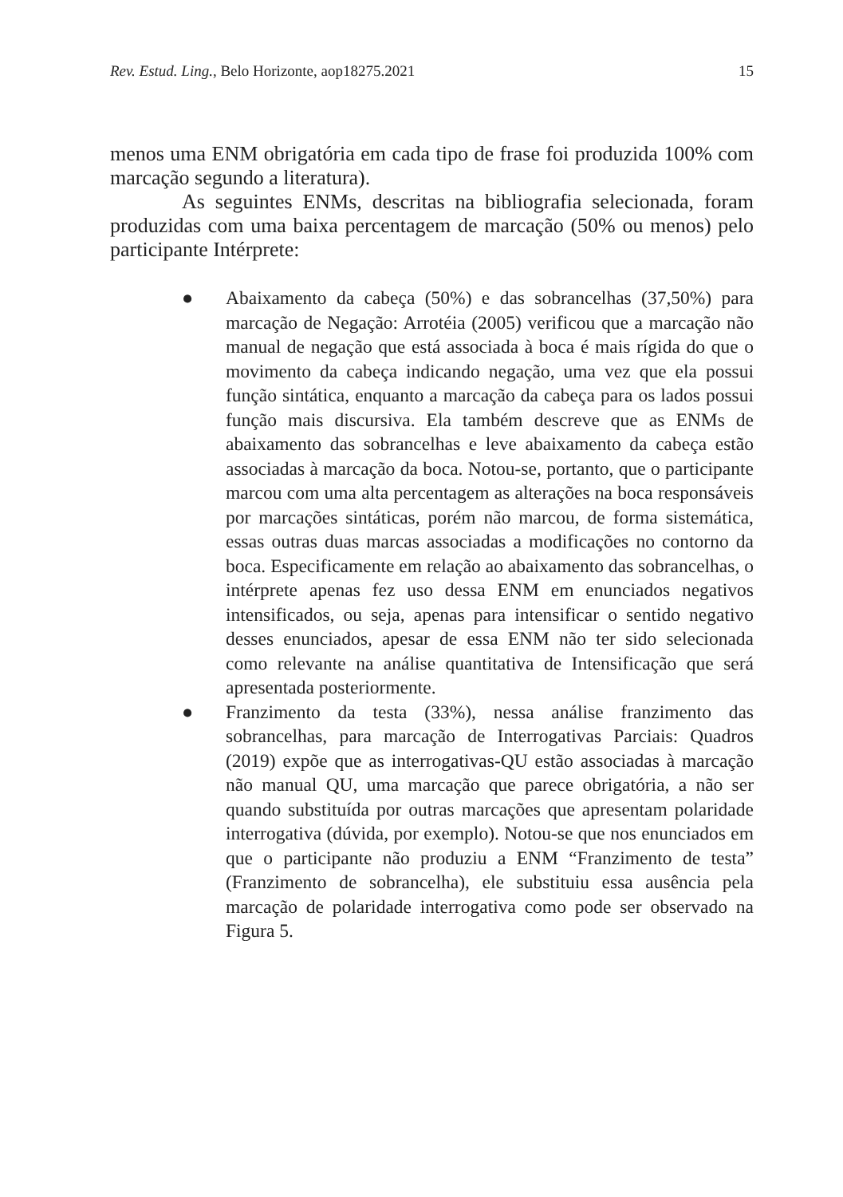Rev. Estud. Ling., Belo Horizonte, aop18275.2021 15
menos uma ENM obrigatória em cada tipo de frase foi produzida 100% com marcação segundo a literatura).
As seguintes ENMs, descritas na bibliografia selecionada, foram produzidas com uma baixa percentagem de marcação (50% ou menos) pelo participante Intérprete:
● Abaixamento da cabeça (50%) e das sobrancelhas (37,50%) para marcação de Negação: Arrotéia (2005) verificou que a marcação não manual de negação que está associada à boca é mais rígida do que o movimento da cabeça indicando negação, uma vez que ela possui função sintática, enquanto a marcação da cabeça para os lados possui função mais discursiva. Ela também descreve que as ENMs de abaixamento das sobrancelhas e leve abaixamento da cabeça estão associadas à marcação da boca. Notou-se, portanto, que o participante marcou com uma alta percentagem as alterações na boca responsáveis por marcações sintáticas, porém não marcou, de forma sistemática, essas outras duas marcas associadas a modificações no contorno da boca. Especificamente em relação ao abaixamento das sobrancelhas, o intérprete apenas fez uso dessa ENM em enunciados negativos intensificados, ou seja, apenas para intensificar o sentido negativo desses enunciados, apesar de essa ENM não ter sido selecionada como relevante na análise quantitativa de Intensificação que será apresentada posteriormente.
● Franzimento da testa (33%), nessa análise franzimento das sobrancelhas, para marcação de Interrogativas Parciais: Quadros (2019) expõe que as interrogativas-QU estão associadas à marcação não manual QU, uma marcação que parece obrigatória, a não ser quando substituída por outras marcações que apresentam polaridade interrogativa (dúvida, por exemplo). Notou-se que nos enunciados em que o participante não produziu a ENM “Franzimento de testa” (Franzimento de sobrancelha), ele substituiu essa ausência pela marcação de polaridade interrogativa como pode ser observado na Figura 5.